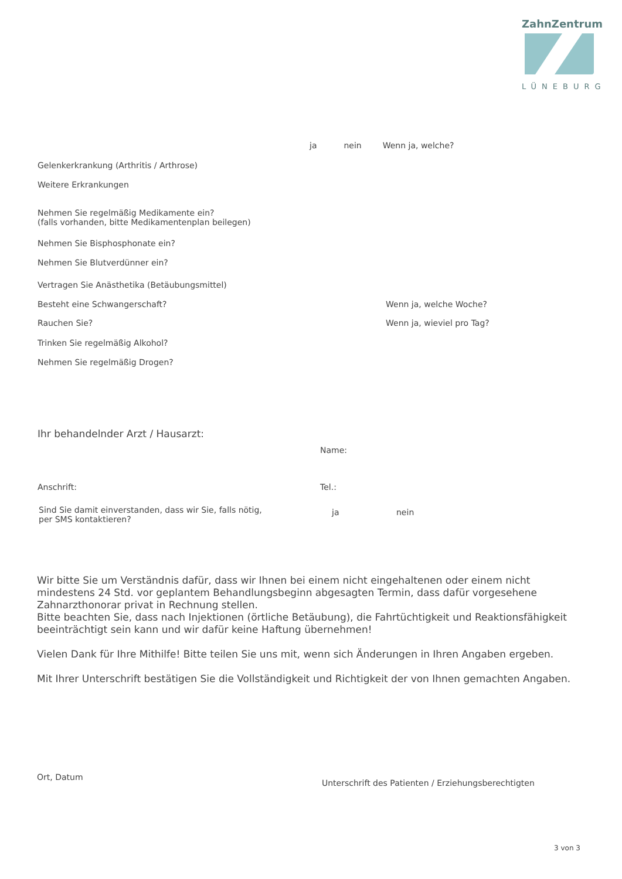ZahnZentrum
LÜNEBURG
ja nein Wenn ja, welche?
Gelenkerkrankung (Arthritis / Arthrose)
Weitere Erkrankungen
Nehmen Sie regelmäßig Medikamente ein?
(falls vorhanden, bitte Medikamentenplan beilegen)
Nehmen Sie Bisphosphonate ein?
Nehmen Sie Blutverdünner ein?
Vertragen Sie Anästhetika (Betäubungsmittel)
Besteht eine Schwangerschaft? Wenn ja, welche Woche?
Rauchen Sie? Wenn ja, wieviel pro Tag?
Trinken Sie regelmäßig Alkohol?
Nehmen Sie regelmäßig Drogen?
Ihr behandelnder Arzt / Hausarzt:
Name:
Anschrift: Tel.:
Sind Sie damit einverstanden, dass wir Sie, falls nötig,
per SMS kontaktieren? ja nein
Wir bitte Sie um Verständnis dafür, dass wir Ihnen bei einem nicht eingehaltenen oder einem nicht mindestens 24 Std. vor geplantem Behandlungsbeginn abgesagten Termin, dass dafür vorgesehene Zahnarzthonorar privat in Rechnung stellen.
Bitte beachten Sie, dass nach Injektionen (örtliche Betäubung), die Fahrtüchtigkeit und Reaktionsfähigkeit beeinträchtigt sein kann und wir dafür keine Haftung übernehmen!
Vielen Dank für Ihre Mithilfe! Bitte teilen Sie uns mit, wenn sich Änderungen in Ihren Angaben ergeben.
Mit Ihrer Unterschrift bestätigen Sie die Vollständigkeit und Richtigkeit der von Ihnen gemachten Angaben.
Ort, Datum Unterschrift des Patienten / Erziehungsberechtigten
3 von 3